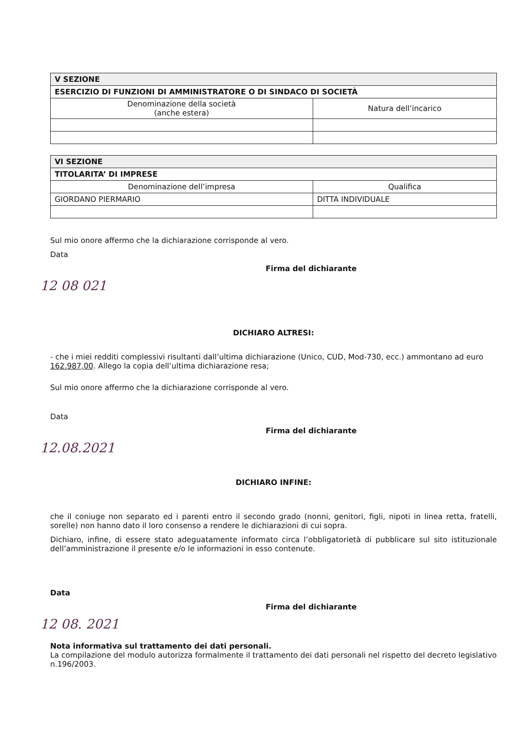| V SEZIONE | |
| --- | --- |
| ESERCIZIO DI FUNZIONI DI AMMINISTRATORE O DI SINDACO DI SOCIETÀ | |
| Denominazione della società (anche estera) | Natura dell’incarico |
| VI SEZIONE | |
| --- | --- |
| TITOLARITA’ DI IMPRESE | |
| Denominazione dell’impresa | Qualifica |
| GIORDANO PIERMARIO | DITTA INDIVIDUALE |
Sul mio onore affermo che la dichiarazione corrisponde al vero.
Data
Firma del dichiarante
12 08 021
DICHIARO ALTRESI:
- che i miei redditi complessivi risultanti dall’ultima dichiarazione (Unico, CUD, Mod-730, ecc.) ammontano ad euro 162.987,00. Allego la copia dell’ultima dichiarazione resa;
Sul mio onore affermo che la dichiarazione corrisponde al vero.
Data
Firma del dichiarante
12.08.2021
DICHIARO INFINE:
che il coniuge non separato ed i parenti entro il secondo grado (nonni, genitori, figli, nipoti in linea retta, fratelli, sorelle) non hanno dato il loro consenso a rendere le dichiarazioni di cui sopra.
Dichiaro, infine, di essere stato adeguatamente informato circa l’obbligatorietà di pubblicare sul sito istituzionale dell’amministrazione il presente e/o le informazioni in esso contenute.
Data
Firma del dichiarante
12 08. 2021
Nota informativa sul trattamento dei dati personali.
La compilazione del modulo autorizza formalmente il trattamento dei dati personali nel rispetto del decreto legislativo n.196/2003.